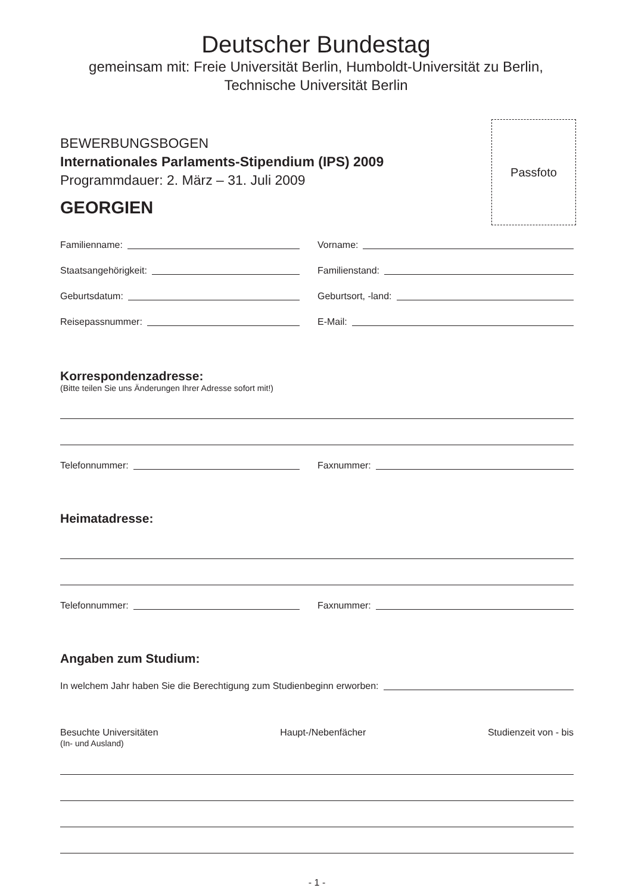Deutscher Bundestag
gemeinsam mit: Freie Universität Berlin, Humboldt-Universität zu Berlin,
Technische Universität Berlin
Passfoto
BEWERBUNGSBOGEN
Internationales Parlaments-Stipendium (IPS) 2009
Programmdauer: 2. März – 31. Juli 2009
GEORGIEN
Familienname:
Vorname:
Staatsangehörigkeit:
Familienstand:
Geburtsdatum:
Geburtsort, -land:
Reisepassnummer:
E-Mail:
Korrespondenzadresse:
(Bitte teilen Sie uns Änderungen Ihrer Adresse sofort mit!)
Telefonnummer:
Faxnummer:
Heimatadresse:
Telefonnummer:
Faxnummer:
Angaben zum Studium:
In welchem Jahr haben Sie die Berechtigung zum Studienbeginn erworben:
Besuchte Universitäten
(In- und Ausland)
Haupt-/Nebenfächer Studienzeit von - bis
- 1 -